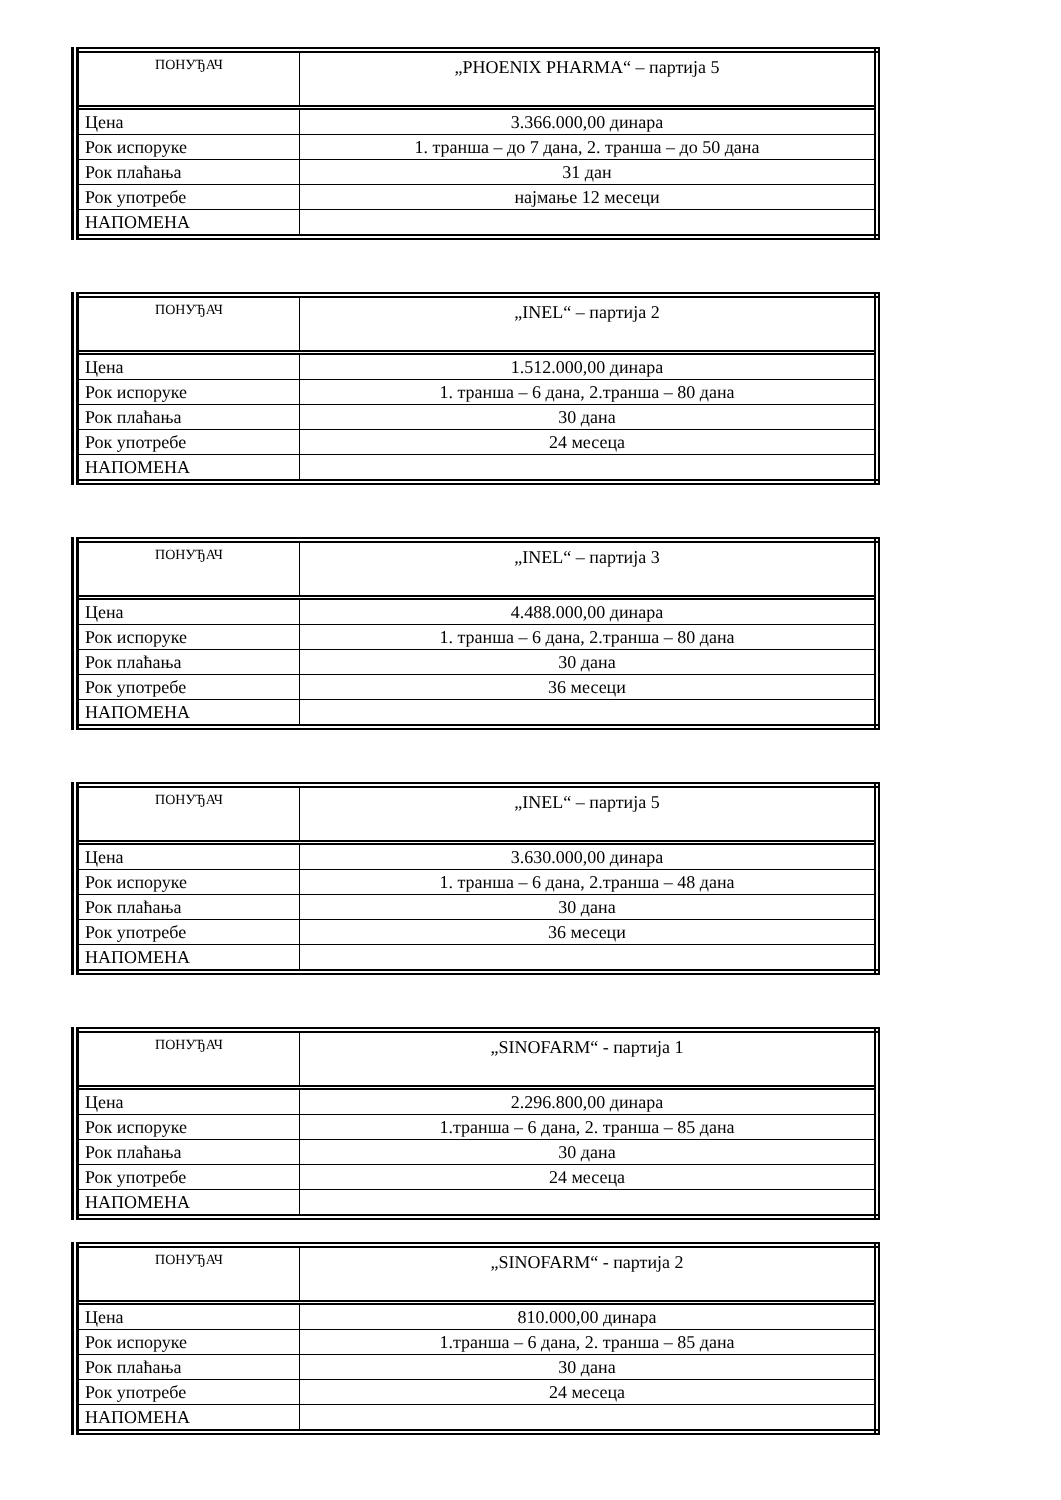| ПОНУЂАЧ | „PHOENIX PHARMA“ – партија 5 |
| --- | --- |
| Цена | 3.366.000,00 динара |
| Рок испоруке | 1. транша – до 7 дана, 2. транша – до 50 дана |
| Рок плаћања | 31 дан |
| Рок употребе | најмање 12 месеци |
| НАПОМЕНА | |
| ПОНУЂАЧ | „INEL“ – партија 2 |
| --- | --- |
| Цена | 1.512.000,00 динара |
| Рок испоруке | 1. транша – 6 дана, 2.транша – 80 дана |
| Рок плаћања | 30 дана |
| Рок употребе | 24 месеца |
| НАПОМЕНА | |
| ПОНУЂАЧ | „INEL“ – партија 3 |
| --- | --- |
| Цена | 4.488.000,00 динара |
| Рок испоруке | 1. транша – 6 дана, 2.транша – 80 дана |
| Рок плаћања | 30 дана |
| Рок употребе | 36 месеци |
| НАПОМЕНА | |
| ПОНУЂАЧ | „INEL“ – партија 5 |
| --- | --- |
| Цена | 3.630.000,00 динара |
| Рок испоруке | 1. транша – 6 дана, 2.транша – 48 дана |
| Рок плаћања | 30 дана |
| Рок употребе | 36 месеци |
| НАПОМЕНА | |
| ПОНУЂАЧ | „SINOFARM“ - партија 1 |
| --- | --- |
| Цена | 2.296.800,00 динара |
| Рок испоруке | 1.транша – 6 дана, 2. транша – 85 дана |
| Рок плаћања | 30 дана |
| Рок употребе | 24 месеца |
| НАПОМЕНА | |
| ПОНУЂАЧ | „SINOFARM“ - партија 2 |
| --- | --- |
| Цена | 810.000,00 динара |
| Рок испоруке | 1.транша – 6 дана, 2. транша – 85 дана |
| Рок плаћања | 30 дана |
| Рок употребе | 24 месеца |
| НАПОМЕНА | |